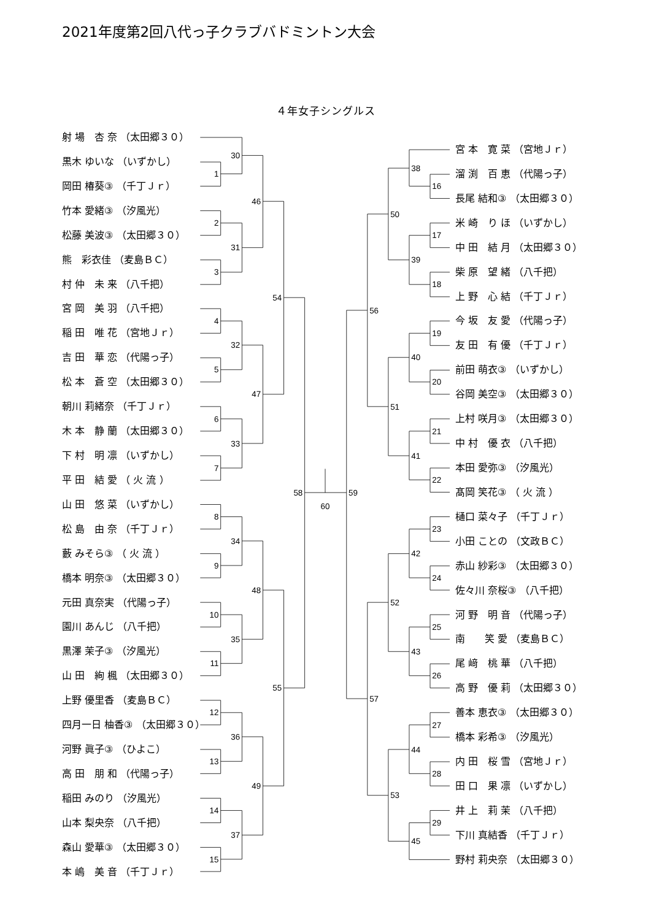2021年度第2回八代っ子クラブバドミントン大会
４年女子シングルス
射 場　杏 奈 （太田郷３０）
黒木 ゆいな （いずかし）
岡田 椿葵③ （千丁Ｊｒ）
竹本 愛緒③ （汐風光）
松藤 美波③ （太田郷３０）
熊　彩衣佳 （麦島ＢＣ）
村 仲　未 来 （八千把）
宮 岡　美 羽 （八千把）
稲 田　唯 花 （宮地Ｊｒ）
吉 田　華 恋 （代陽っ子）
松 本　蒼 空 （太田郷３０）
朝川 莉緒奈 （千丁Ｊｒ）
木 本　静 蘭 （太田郷３０）
下 村　明 凛 （いずかし）
平 田　結 愛 （ 火 流 ）
山 田　悠 菜 （いずかし）
松 島　由 奈 （千丁Ｊｒ）
藪 みそら③ （ 火 流 ）
橋本 明奈③ （太田郷３０）
元田 真奈実 （代陽っ子）
園川 あんじ （八千把）
黒澤 茉子③ （汐風光）
山 田　絢 楓 （太田郷３０）
上野 優里香 （麦島ＢＣ）
四月一日 柚香③ （太田郷３０）
河野 眞子③ （ひよこ）
高 田　朋 和 （代陽っ子）
稲田 みのり （汐風光）
山本 梨央奈 （八千把）
森山 愛華③ （太田郷３０）
本 嶋　美 音 （千丁Ｊｒ）
1
30
2
3
31
46
4
5
32
6
7
33
47
54
8
9
34
10
11
35
48
12
13
36
14
15
37
49
55
58
60
59
16
38
17
18
39
50
19
20
40
21
22
41
51
56
23
24
42
25
26
43
52
27
28
44
29
45
53
57
宮 本　寛 菜 （宮地Ｊｒ）
溜 渕　百 恵 （代陽っ子）
長尾 結和③ （太田郷３０）
米 崎　り ほ （いずかし）
中 田　結 月 （太田郷３０）
柴 原　望 緒 （八千把）
上 野　心 結 （千丁Ｊｒ）
今 坂　友 愛 （代陽っ子）
友 田　有 優 （千丁Ｊｒ）
前田 萌衣③ （いずかし）
谷岡 美空③ （太田郷３０）
上村 咲月③ （太田郷３０）
中 村　優 衣 （八千把）
本田 愛弥③ （汐風光）
髙岡 笑花③ （ 火 流 ）
樋口 菜々子 （千丁Ｊｒ）
小田 ことの （文政ＢＣ）
赤山 紗彩③ （太田郷３０）
佐々川 奈桜③ （八千把）
河 野　明 音 （代陽っ子）
南　　笑 愛 （麦島ＢＣ）
尾 﨑　桃 華 （八千把）
高 野　優 莉 （太田郷３０）
善本 恵衣③ （太田郷３０）
橋本 彩希③ （汐風光）
内 田　桜 雪 （宮地Ｊｒ）
田 口　果 凛 （いずかし）
井 上　莉 茉 （八千把）
下川 真結香 （千丁Ｊｒ）
野村 莉央奈 （太田郷３０）